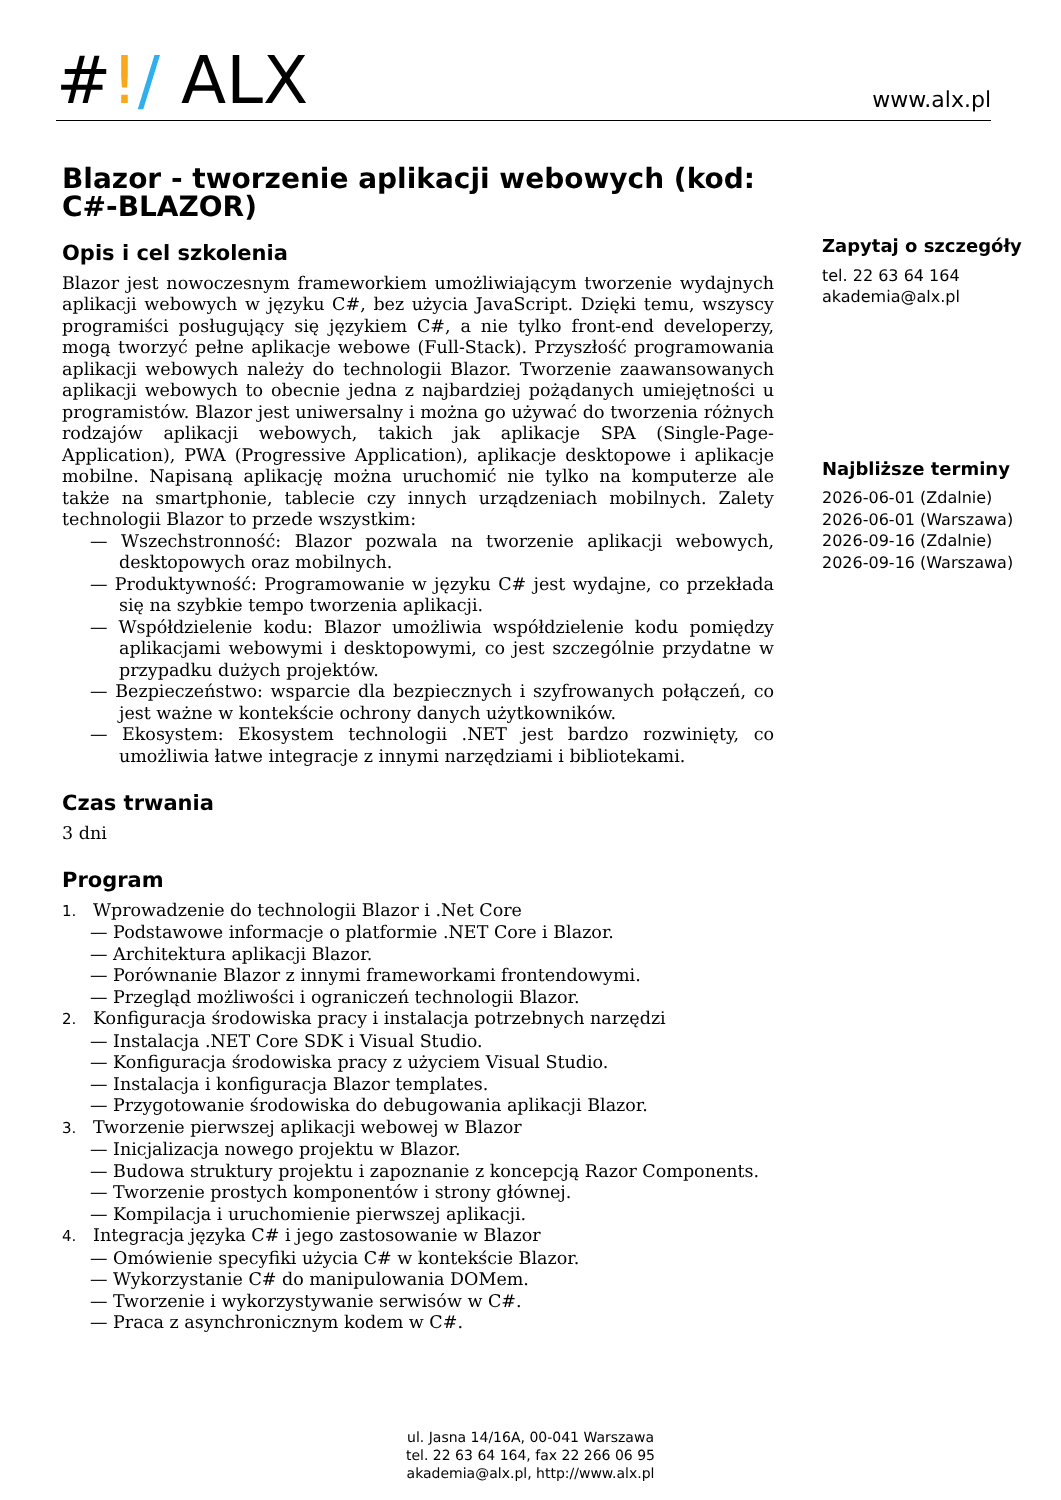#!/ ALX
www.alx.pl
Blazor - tworzenie aplikacji webowych (kod: C#-BLAZOR)
Opis i cel szkolenia
Blazor jest nowoczesnym frameworkiem umożliwiającym tworzenie wydajnych aplikacji webowych w języku C#, bez użycia JavaScript. Dzięki temu, wszyscy programiści posługujący się językiem C#, a nie tylko front-end developerzy, mogą tworzyć pełne aplikacje webowe (Full-Stack). Przyszłość programowania aplikacji webowych należy do technologii Blazor. Tworzenie zaawansowanych aplikacji webowych to obecnie jedna z najbardziej pożądanych umiejętności u programistów. Blazor jest uniwersalny i można go używać do tworzenia różnych rodzajów aplikacji webowych, takich jak aplikacje SPA (Single-Page-Application), PWA (Progressive Application), aplikacje desktopowe i aplikacje mobilne. Napisaną aplikację można uruchomić nie tylko na komputerze ale także na smartphonie, tablecie czy innych urządzeniach mobilnych. Zalety technologii Blazor to przede wszystkim:
— Wszechstronność: Blazor pozwala na tworzenie aplikacji webowych, desktopowych oraz mobilnych.
— Produktywność: Programowanie w języku C# jest wydajne, co przekłada się na szybkie tempo tworzenia aplikacji.
— Współdzielenie kodu: Blazor umożliwia współdzielenie kodu pomiędzy aplikacjami webowymi i desktopowymi, co jest szczególnie przydatne w przypadku dużych projektów.
— Bezpieczeństwo: wsparcie dla bezpiecznych i szyfrowanych połączeń, co jest ważne w kontekście ochrony danych użytkowników.
— Ekosystem: Ekosystem technologii .NET jest bardzo rozwinięty, co umożliwia łatwe integracje z innymi narzędziami i bibliotekami.
Czas trwania
3 dni
Program
1. Wprowadzenie do technologii Blazor i .Net Core
— Podstawowe informacje o platformie .NET Core i Blazor.
— Architektura aplikacji Blazor.
— Porównanie Blazor z innymi frameworkami frontendowymi.
— Przegląd możliwości i ograniczeń technologii Blazor.
2. Konfiguracja środowiska pracy i instalacja potrzebnych narzędzi
— Instalacja .NET Core SDK i Visual Studio.
— Konfiguracja środowiska pracy z użyciem Visual Studio.
— Instalacja i konfiguracja Blazor templates.
— Przygotowanie środowiska do debugowania aplikacji Blazor.
3. Tworzenie pierwszej aplikacji webowej w Blazor
— Inicjalizacja nowego projektu w Blazor.
— Budowa struktury projektu i zapoznanie z koncepcją Razor Components.
— Tworzenie prostych komponentów i strony głównej.
— Kompilacja i uruchomienie pierwszej aplikacji.
4. Integracja języka C# i jego zastosowanie w Blazor
— Omówienie specyfiki użycia C# w kontekście Blazor.
— Wykorzystanie C# do manipulowania DOMem.
— Tworzenie i wykorzystywanie serwisów w C#.
— Praca z asynchronicznym kodem w C#.
Zapytaj o szczegóły
tel. 22 63 64 164
akademia@alx.pl
Najbliższe terminy
2026-06-01 (Zdalnie)
2026-06-01 (Warszawa)
2026-09-16 (Zdalnie)
2026-09-16 (Warszawa)
ul. Jasna 14/16A, 00-041 Warszawa
tel. 22 63 64 164, fax 22 266 06 95
akademia@alx.pl, http://www.alx.pl